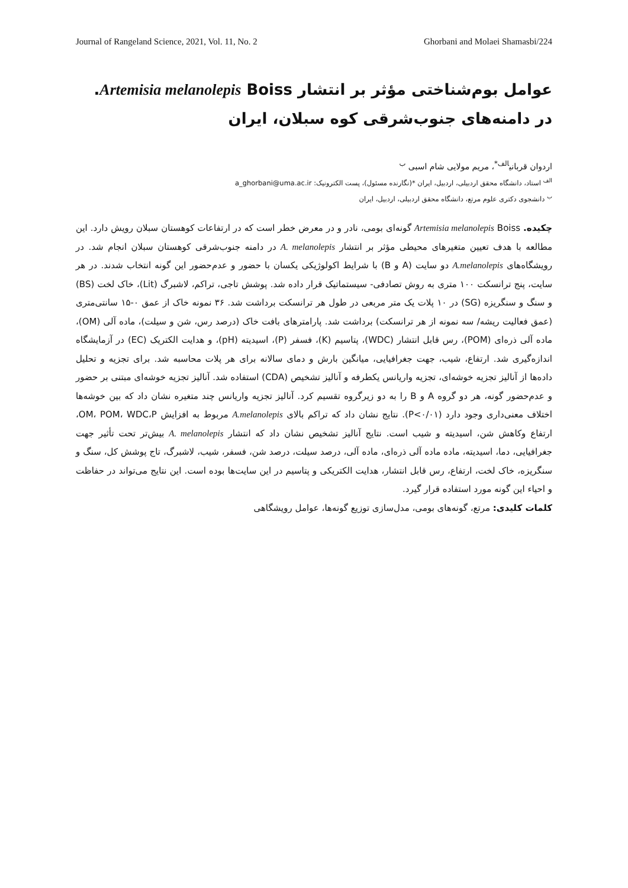Journal of Rangeland Science, 2021, Vol. 11, No. 2 Ghorbani and Molaei Shamasbi/224
عوامل بوم‌شناختی مؤثر بر انتشار Artemisia melanolepis Boiss. در دامنه‌های جنوب‌شرقی کوه سبلان، ایران
اردوان قربانی<sup>الف*</sup>، مریم مولایی شام اسبی <sup>ب</sup>
<sup>الف</sup> استاد، دانشگاه محقق اردبیلی، اردبیل، ایران *(نگارنده مسئول)، پست الکترونیک: a_ghorbani@uma.ac.ir
<sup>ب</sup> دانشجوی دکتری علوم مرتع، دانشگاه محقق اردبیلی، اردبیل، ایران
چکیده. Artemisia melanolepis Boiss گونه‌ای بومی، نادر و در معرض خطر است که در ارتفاعات کوهستان سبلان رویش دارد. این مطالعه با هدف تعیین متغیرهای محیطی مؤثر بر انتشار A. melanolepis در دامنه جنوب‌شرقی کوهستان سبلان انجام شد. در رویشگاه‌های A.melanolepis دو سایت (A و B) با شرایط اکولوژیکی یکسان با حضور و عدم‌حضور این گونه انتخاب شدند. در هر سایت، پنج ترانسکت ۱۰۰ متری به روش تصادفی- سیستماتیک قرار داده شد. پوشش تاجی، تراکم، لاشبرگ (Lit)، خاک لخت (BS) و سنگ و سنگریزه (SG) در ۱۰ پلات یک متر مربعی در طول هر ترانسکت برداشت شد. ۳۶ نمونه خاک از عمق ۰-۱۵ سانتی‌متری (عمق فعالیت ریشه/ سه نمونه از هر ترانسکت) برداشت شد. پارامترهای بافت خاک (درصد رس، شن و سیلت)، ماده آلی (OM)، ماده آلی ذره‌ای (POM)، رس قابل انتشار (WDC)، پتاسیم (K)، فسفر (P)، اسیدیته (pH)، و هدایت الکتریک (EC) در آزمایشگاه اندازه‌گیری شد. ارتفاع، شیب، جهت جغرافیایی، میانگین بارش و دمای سالانه برای هر پلات محاسبه شد. برای تجزیه و تحلیل داده‌ها از آنالیز تجزیه خوشه‌ای، تجزیه واریانس یکطرفه و آنالیز تشخیص (CDA) استفاده شد. آنالیز تجزیه خوشه‌ای مبتنی بر حضور و عدم‌حضور گونه، هر دو گروه A و B را به دو زیرگروه تقسیم کرد. آنالیز تجزیه واریانس چند متغیره نشان داد که بین خوشه‌ها اختلاف معنی‌داری وجود دارد (P<۰/۰۱). نتایج نشان داد که تراکم بالای A.melanolepis مربوط به افزایش OM، POM، WDC،P، ارتفاع وکاهش شن، اسیدیته و شیب است. نتایج آنالیز تشخیص نشان داد که انتشار A. melanolepis بیش‌تر تحت تأثیر جهت جغرافیایی، دما، اسیدیته، ماده ماده آلی ذره‌ای، ماده آلی، درصد سیلت، درصد شن، فسفر، شیب، لاشبرگ، تاج پوشش کل، سنگ و سنگریزه، خاک لخت، ارتفاع، رس قابل انتشار، هدایت الکتریکی و پتاسیم در این سایت‌ها بوده است. این نتایج می‌تواند در حفاظت و احیاء این گونه مورد استفاده قرار گیرد.
کلمات کلیدی: مرتع، گونه‌های بومی، مدل‌سازی توزیع گونه‌ها، عوامل رویشگاهی